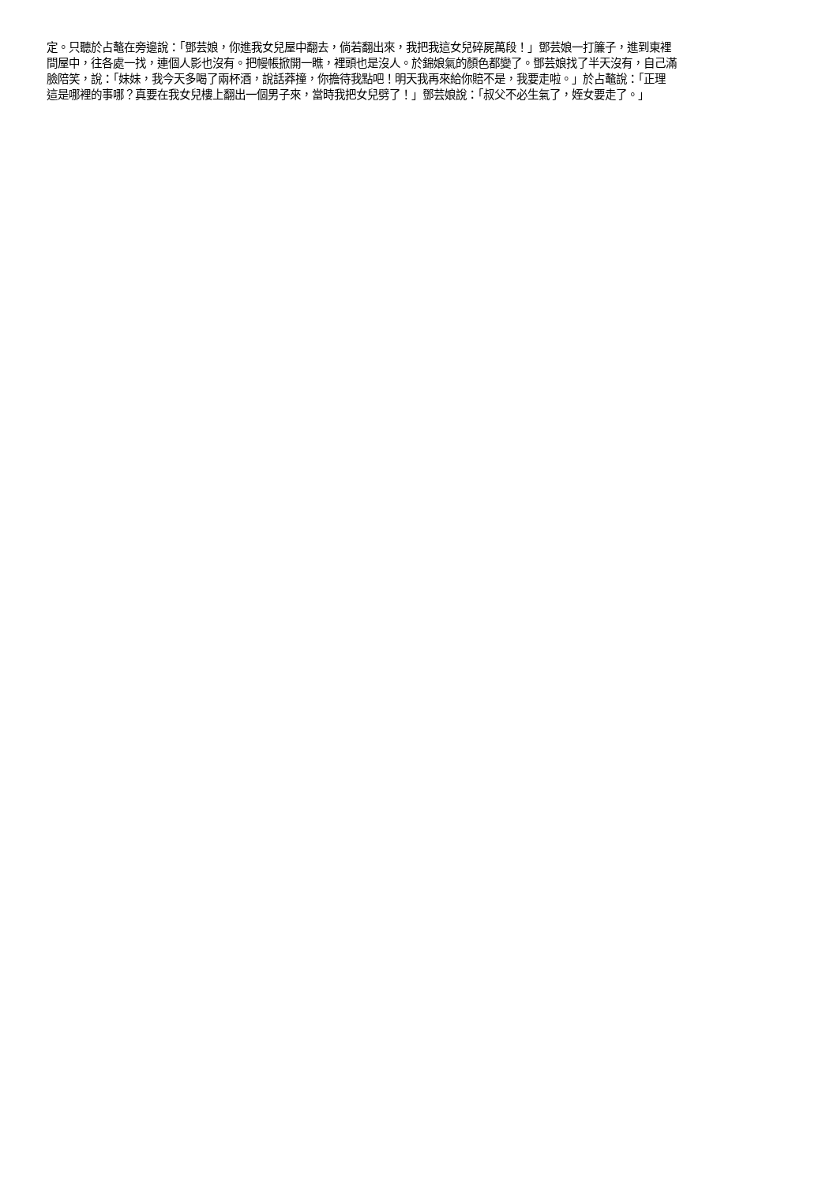定。只聽於占鼇在旁邊說：「鄧芸娘，你進我女兒屋中翻去，倘若翻出來，我把我這女兒碎屍萬段！」鄧芸娘一打簾子，進到東裡
間屋中，往各處一找，連個人影也沒有。把幔帳掀開一瞧，裡頭也是沒人。於錦娘氣的顏色都變了。鄧芸娘找了半天沒有，自己滿
臉陪笑，說：「妹妹，我今天多喝了兩杯酒，說話莽撞，你擔待我點吧！明天我再來給你賠不是，我要走啦。」於占鼇說：「正理
這是哪裡的事哪？真要在我女兒樓上翻出一個男子來，當時我把女兒劈了！」鄧芸娘說：「叔父不必生氣了，姪女要走了。」